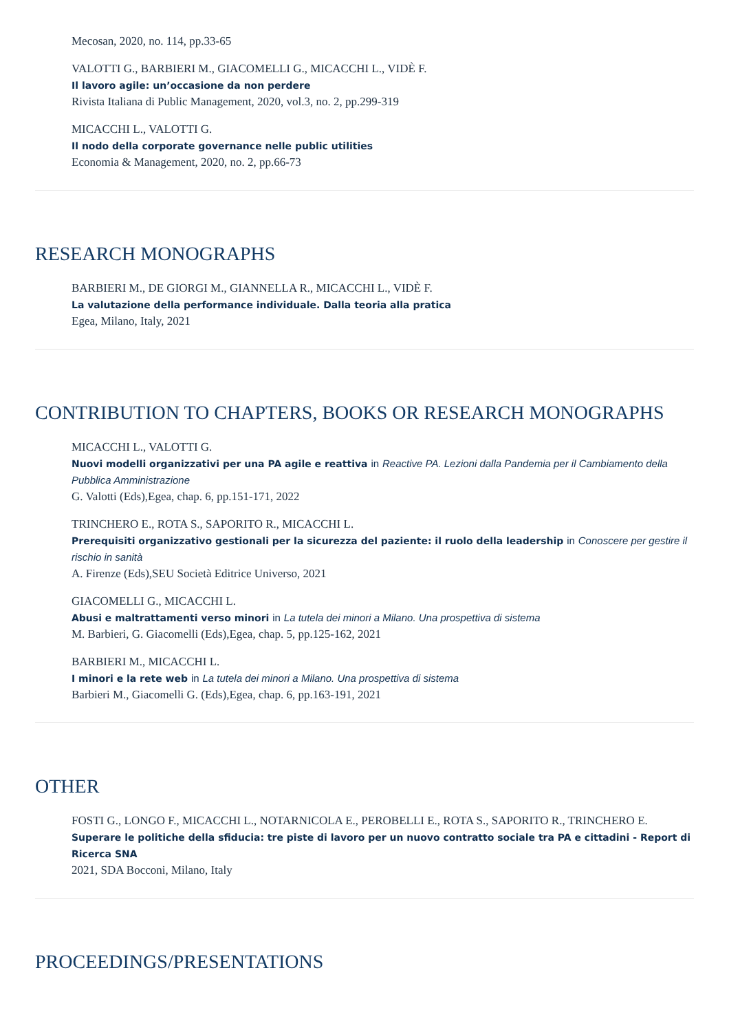Mecosan, 2020, no. 114, pp.33-65
VALOTTI G., BARBIERI M., GIACOMELLI G., MICACCHI L., VIDÈ F.
Il lavoro agile: un’occasione da non perdere
Rivista Italiana di Public Management, 2020, vol.3, no. 2, pp.299-319
MICACCHI L., VALOTTI G.
Il nodo della corporate governance nelle public utilities
Economia & Management, 2020, no. 2, pp.66-73
RESEARCH MONOGRAPHS
BARBIERI M., DE GIORGI M., GIANNELLA R., MICACCHI L., VIDÈ F.
La valutazione della performance individuale. Dalla teoria alla pratica
Egea, Milano, Italy, 2021
CONTRIBUTION TO CHAPTERS, BOOKS OR RESEARCH MONOGRAPHS
MICACCHI L., VALOTTI G.
Nuovi modelli organizzativi per una PA agile e reattiva in Reactive PA. Lezioni dalla Pandemia per il Cambiamento della Pubblica Amministrazione
G. Valotti (Eds),Egea, chap. 6, pp.151-171, 2022
TRINCHERO E., ROTA S., SAPORITO R., MICACCHI L.
Prerequisiti organizzativo gestionali per la sicurezza del paziente: il ruolo della leadership in Conoscere per gestire il rischio in sanità
A. Firenze (Eds),SEU Società Editrice Universo, 2021
GIACOMELLI G., MICACCHI L.
Abusi e maltrattamenti verso minori in La tutela dei minori a Milano. Una prospettiva di sistema
M. Barbieri, G. Giacomelli (Eds),Egea, chap. 5, pp.125-162, 2021
BARBIERI M., MICACCHI L.
I minori e la rete web in La tutela dei minori a Milano. Una prospettiva di sistema
Barbieri M., Giacomelli G. (Eds),Egea, chap. 6, pp.163-191, 2021
OTHER
FOSTI G., LONGO F., MICACCHI L., NOTARNICOLA E., PEROBELLI E., ROTA S., SAPORITO R., TRINCHERO E.
Superare le politiche della sfiducia: tre piste di lavoro per un nuovo contratto sociale tra PA e cittadini - Report di Ricerca SNA
2021, SDA Bocconi, Milano, Italy
PROCEEDINGS/PRESENTATIONS